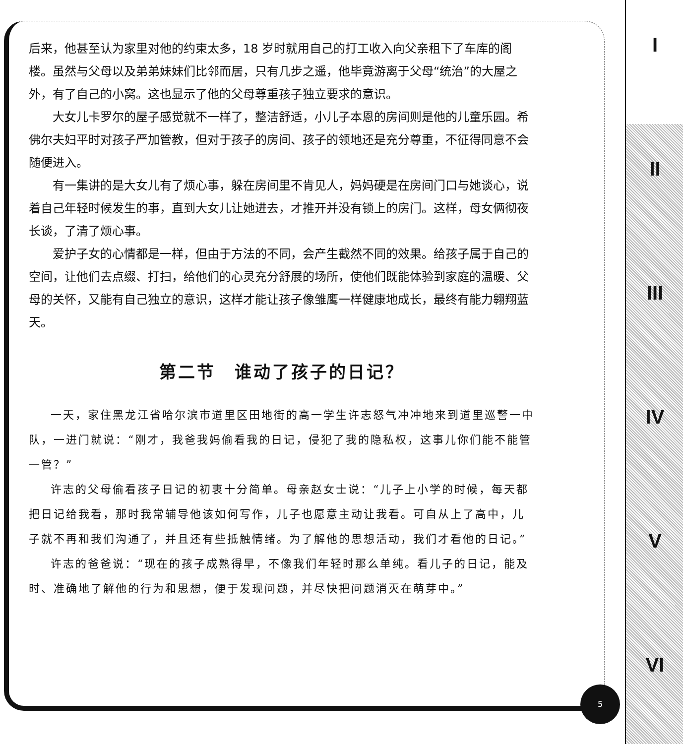后来，他甚至认为家里对他的约束太多，18 岁时就用自己的打工收入向父亲租下了车库的阁楼。虽然与父母以及弟弟妹妹们比邻而居，只有几步之遥，他毕竟游离于父母“统治”的大屋之外，有了自己的小窝。这也显示了他的父母尊重孩子独立要求的意识。
大女儿卡罗尔的屋子感觉就不一样了，整洁舒适，小儿子本恩的房间则是他的儿童乐园。希佛尔夫妇平时对孩子严加管教，但对于孩子的房间、孩子的领地还是充分尊重，不征得同意不会随便进入。
有一集讲的是大女儿有了烦心事，躲在房间里不肯见人，妈妈硬是在房间门口与她谈心，说着自己年轻时候发生的事，直到大女儿让她进去，才推开并没有锁上的房门。这样，母女俩彻夜长谈，了清了烦心事。
爱护子女的心情都是一样，但由于方法的不同，会产生截然不同的效果。给孩子属于自己的空间，让他们去点缀、打扫，给他们的心灵充分舒展的场所，使他们既能体验到家庭的温暖、父母的关怀，又能有自己独立的意识，这样才能让孩子像雏鹰一样健康地成长，最终有能力翱翔蓝天。
第二节　谁动了孩子的日记？
一天，家住黑龙江省哈尔滨市道里区田地街的高一学生许志怒气冲冲地来到道里巡警一中队，一进门就说：“刚才，我爸我妈偷看我的日记，侵犯了我的隐私权，这事儿你们能不能管一管？”
许志的父母偷看孩子日记的初衷十分简单。母亲赵女士说：“儿子上小学的时候，每天都把日记给我看，那时我常辅导他该如何写作，儿子也愿意主动让我看。可自从上了高中，儿子就不再和我们沟通了，并且还有些抵触情绪。为了解他的思想活动，我们才看他的日记。”
许志的爸爸说：“现在的孩子成熟得早，不像我们年轻时那么单纯。看儿子的日记，能及时、准确地了解他的行为和思想，便于发现问题，并尽快把问题消灭在萌芽中。”
5
I
II
III
IV
V
VI